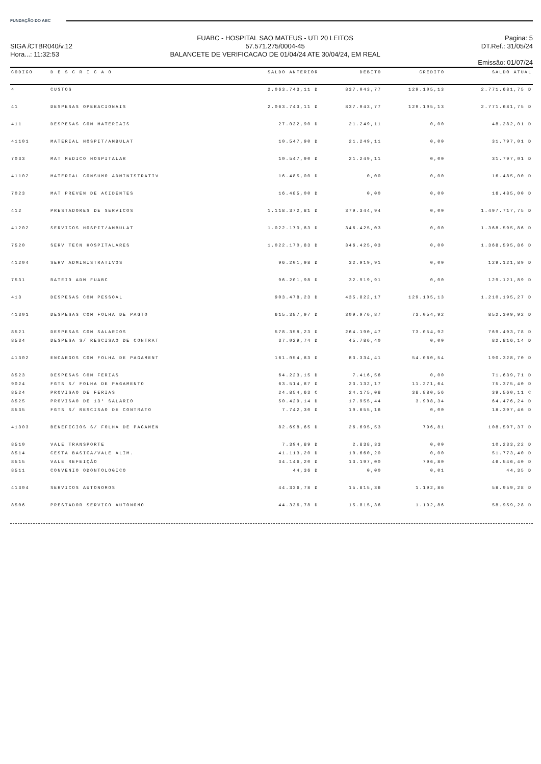FUNDAÇÃO DO ABC
SIGA /CTBR040/v.12
Hora...: 11:32:53
FUABC - HOSPITAL SAO MATEUS - UTI 20 LEITOS
57.571.275/0004-45
BALANCETE DE VERIFICACAO DE 01/04/24 ATE 30/04/24, EM REAL
Pagina: 5
DT.Ref.: 31/05/24
Emissão: 01/07/24
| CODIGO | D E S C R I C A O | SALDO ANTERIOR | DEBITO | CREDITO | SALDO ATUAL |
| --- | --- | --- | --- | --- | --- |
| 4 | CUSTOS | 2.063.743,11 D | 837.043,77 | 129.105,13 | 2.771.681,75 D |
| 41 | DESPESAS OPERACIONAIS | 2.063.743,11 D | 837.043,77 | 129.105,13 | 2.771.681,75 D |
| 411 | DESPESAS COM MATERIAIS | 27.032,90 D | 21.249,11 | 0,00 | 48.282,01 D |
| 41101 | MATERIAL HOSPIT/AMBULAT | 10.547,90 D | 21.249,11 | 0,00 | 31.797,01 D |
| 7033 | MAT MEDICO HOSPITALAR | 10.547,90 D | 21.249,11 | 0,00 | 31.797,01 D |
| 41102 | MATERIAL CONSUMO ADMINISTRATIV | 16.485,00 D | 0,00 | 0,00 | 16.485,00 D |
| 7023 | MAT PREVEN DE ACIDENTES | 16.485,00 D | 0,00 | 0,00 | 16.485,00 D |
| 412 | PRESTADORES DE SERVICOS | 1.118.372,81 D | 379.344,94 | 0,00 | 1.497.717,75 D |
| 41202 | SERVICOS HOSPIT/AMBULAT | 1.022.170,83 D | 346.425,03 | 0,00 | 1.368.595,86 D |
| 7520 | SERV TECN HOSPITALARES | 1.022.170,83 D | 346.425,03 | 0,00 | 1.368.595,86 D |
| 41204 | SERV ADMINISTRATIVOS | 96.201,98 D | 32.919,91 | 0,00 | 129.121,89 D |
| 7531 | RATEIO ADM FUABC | 96.201,98 D | 32.919,91 | 0,00 | 129.121,89 D |
| 413 | DESPESAS COM PESSOAL | 903.478,23 D | 435.822,17 | 129.105,13 | 1.210.195,27 D |
| 41301 | DESPESAS COM FOLHA DE PAGTO | 615.387,97 D | 309.976,87 | 73.054,92 | 852.309,92 D |
| 8521 | DESPESAS COM SALARIOS | 578.358,23 D | 264.190,47 | 73.054,92 | 769.493,78 D |
| 8534 | DESPESA S/ RESCISAO DE CONTRAT | 37.029,74 D | 45.786,40 | 0,00 | 82.816,14 D |
| 41302 | ENCARGOS COM FOLHA DE PAGAMENT | 161.054,83 D | 83.334,41 | 54.060,54 | 190.328,70 D |
| 8523 | DESPESAS COM FERIAS | 64.223,15 D | 7.416,56 | 0,00 | 71.639,71 D |
| 9024 | FGTS S/ FOLHA DE PAGAMENTO | 63.514,87 D | 23.132,17 | 11.271,64 | 75.375,40 D |
| 8524 | PROVISAO DE FERIAS | 24.854,63 C | 24.175,08 | 38.880,56 | 39.560,11 C |
| 8525 | PROVISAO DE 13° SALARIO | 50.429,14 D | 17.955,44 | 3.908,34 | 64.476,24 D |
| 8535 | FGTS S/ RESCISAO DE CONTRATO | 7.742,30 D | 10.655,16 | 0,00 | 18.397,46 D |
| 41303 | BENEFICIOS S/ FOLHA DE PAGAMEN | 82.698,65 D | 26.695,53 | 796,81 | 108.597,37 D |
| 8510 | VALE TRANSPORTE | 7.394,89 D | 2.838,33 | 0,00 | 10.233,22 D |
| 8514 | CESTA BASICA/VALE ALIM. | 41.113,20 D | 10.660,20 | 0,00 | 51.773,40 D |
| 8515 | VALE REFEIÇÃO | 34.146,20 D | 13.197,00 | 796,80 | 46.546,40 D |
| 8511 | CONVENIO ODONTOLOGICO | 44,36 D | 0,00 | 0,01 | 44,35 D |
| 41304 | SERVICOS AUTONOMOS | 44.336,78 D | 15.815,36 | 1.192,86 | 58.959,28 D |
| 8506 | PRESTADOR SERVICO AUTONOMO | 44.336,78 D | 15.815,36 | 1.192,86 | 58.959,28 D |